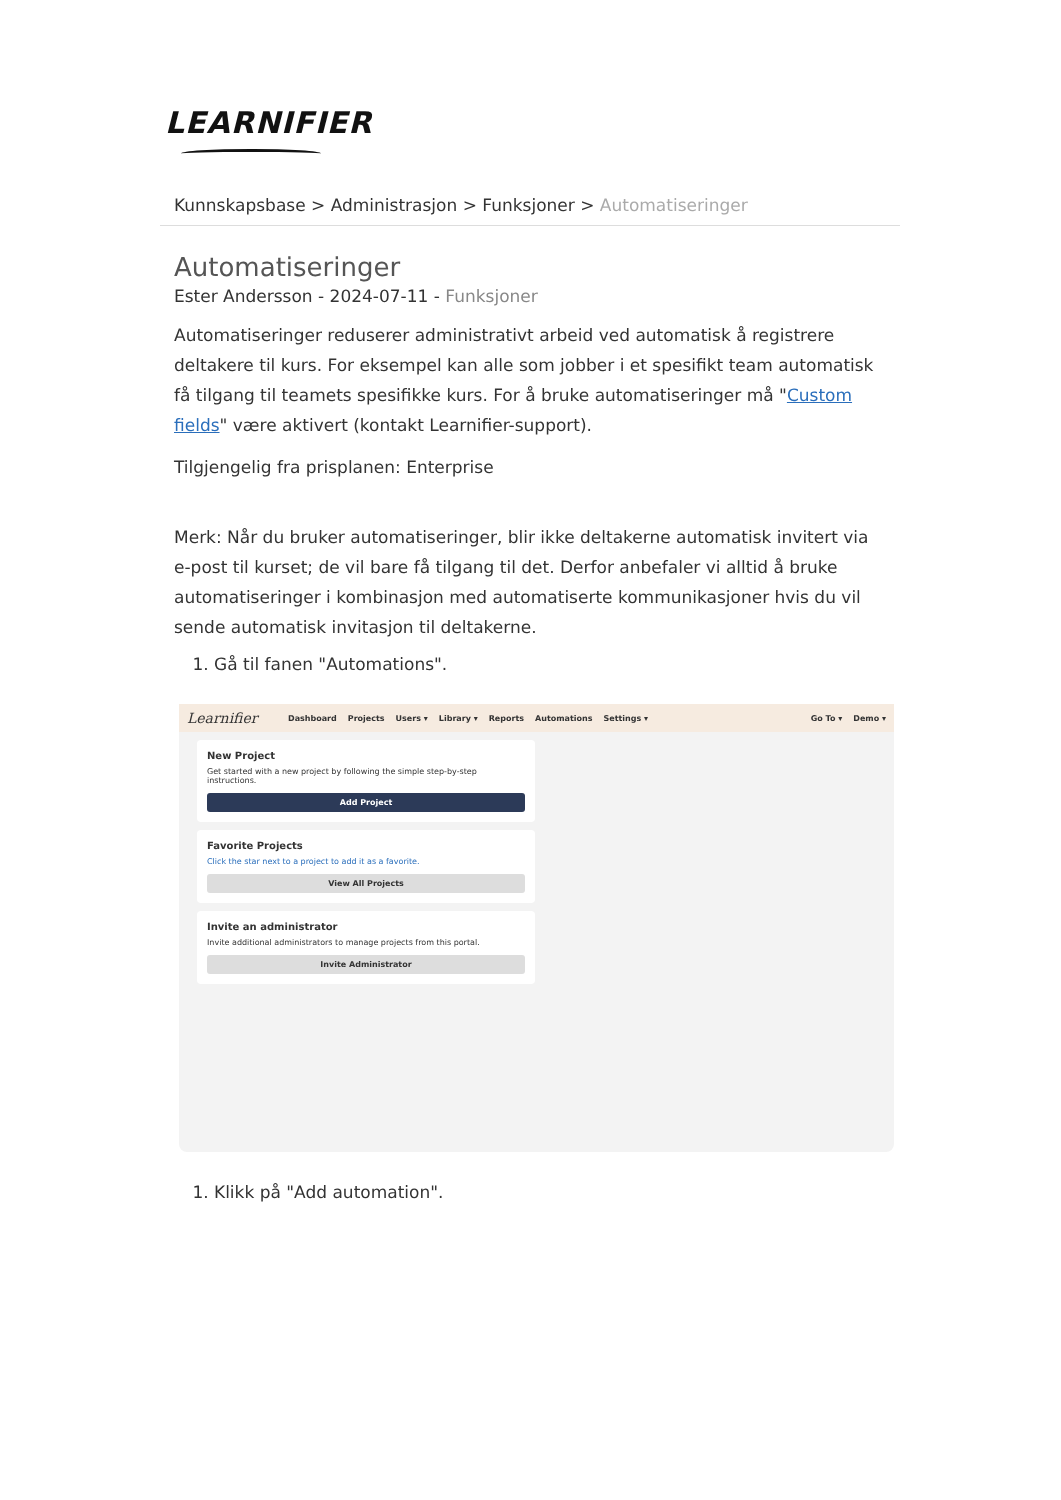LEARNIFIER
Kunnskapsbase > Administrasjon > Funksjoner > Automatiseringer
Automatiseringer
Ester Andersson - 2024-07-11 - Funksjoner
Automatiseringer reduserer administrativt arbeid ved automatisk å registrere deltakere til kurs. For eksempel kan alle som jobber i et spesifikt team automatisk få tilgang til teamets spesifikke kurs. For å bruke automatiseringer må "Custom fields" være aktivert (kontakt Learnifier-support).
Tilgjengelig fra prisplanen: Enterprise
Merk: Når du bruker automatiseringer, blir ikke deltakerne automatisk invitert via e-post til kurset; de vil bare få tilgang til det. Derfor anbefaler vi alltid å bruke automatiseringer i kombinasjon med automatiserte kommunikasjoner hvis du vil sende automatisk invitasjon til deltakerne.
1. Gå til fanen "Automations".
Learnifier Dashboard Projects Users ▾ Library ▾ Reports Automations Settings ▾ Go To ▾ Demo ▾
New Project
Get started with a new project by following the simple step-by-step instructions.
Add Project
Favorite Projects
Click the star next to a project to add it as a favorite.
View All Projects
Invite an administrator
Invite additional administrators to manage projects from this portal.
Invite Administrator
1. Klikk på "Add automation".